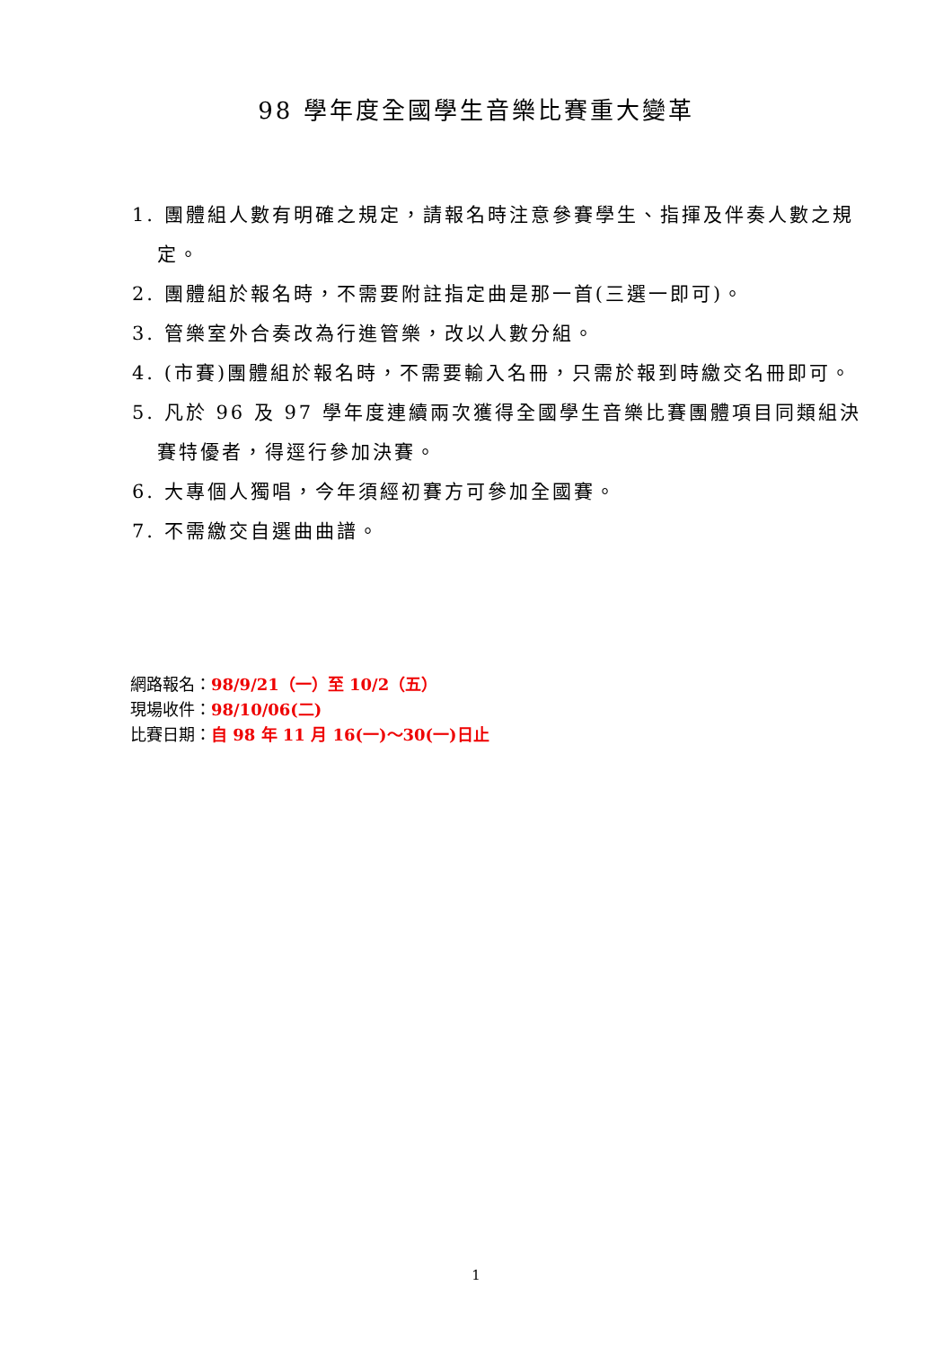98 學年度全國學生音樂比賽重大變革
1. 團體組人數有明確之規定，請報名時注意參賽學生、指揮及伴奏人數之規定。
2. 團體組於報名時，不需要附註指定曲是那一首(三選一即可)。
3. 管樂室外合奏改為行進管樂，改以人數分組。
4. (市賽)團體組於報名時，不需要輸入名冊，只需於報到時繳交名冊即可。
5. 凡於 96 及 97 學年度連續兩次獲得全國學生音樂比賽團體項目同類組決賽特優者，得逕行參加決賽。
6. 大專個人獨唱，今年須經初賽方可參加全國賽。
7. 不需繳交自選曲曲譜。
網路報名：98/9/21（一）至 10/2（五）
現場收件：98/10/06(二)
比賽日期：自 98 年 11 月 16(一)～30(一)日止
1